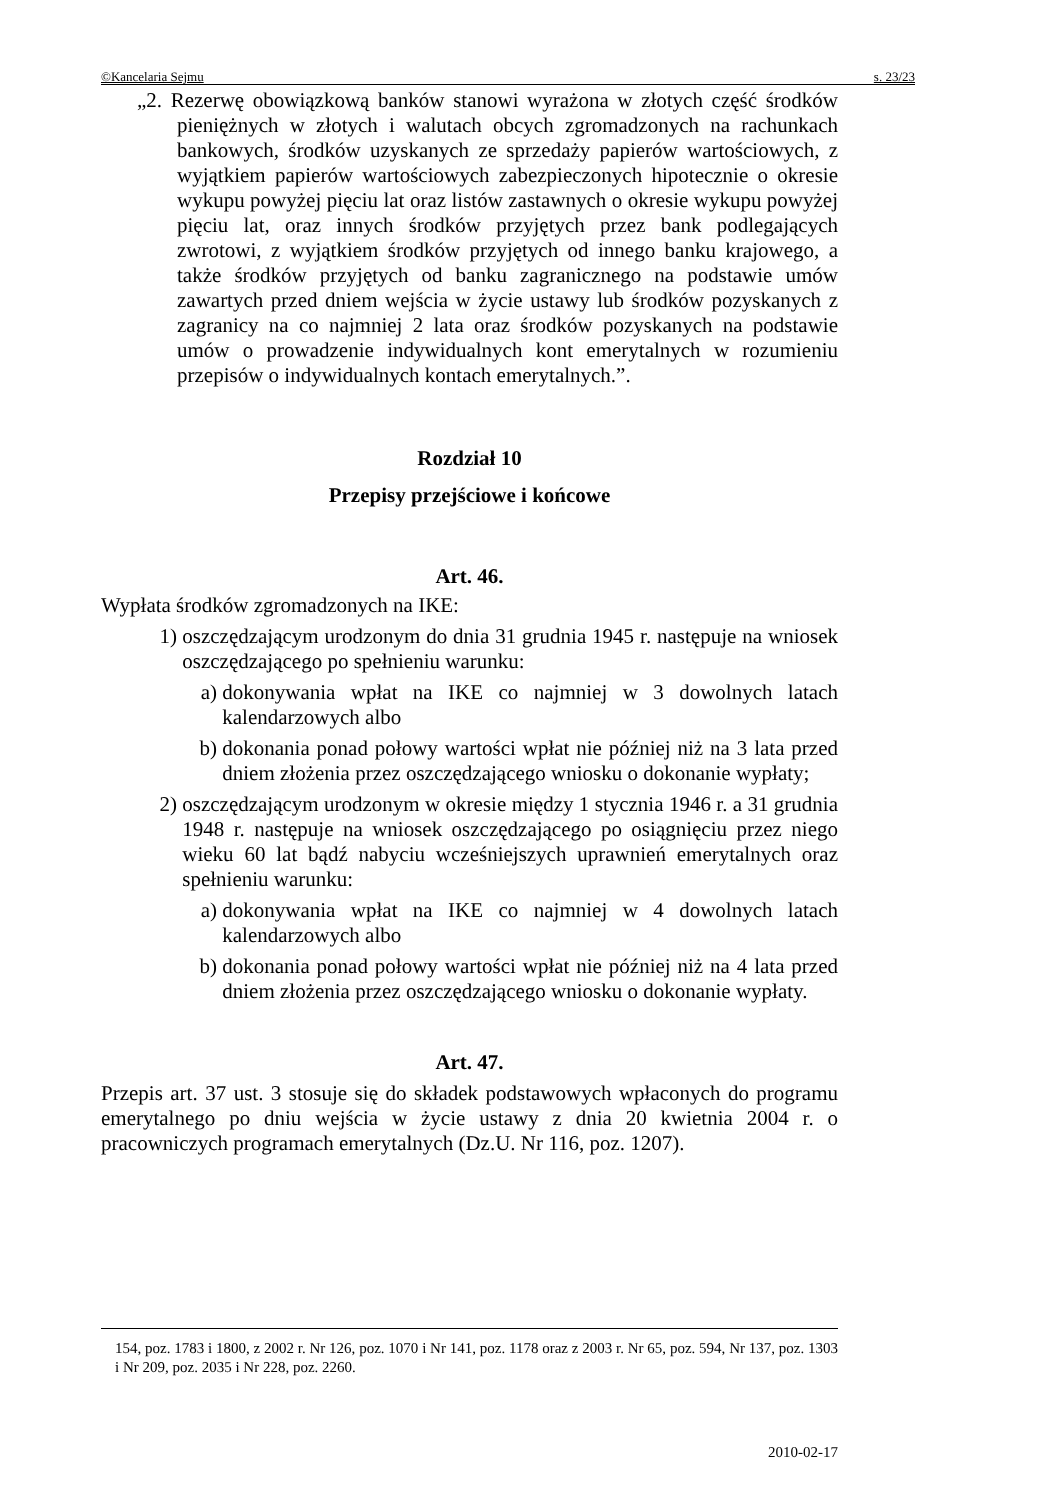©Kancelaria Sejmu s. 23/23
„2. Rezerwę obowiązkową banków stanowi wyrażona w złotych część środków pieniężnych w złotych i walutach obcych zgromadzonych na rachunkach bankowych, środków uzyskanych ze sprzedaży papierów wartościowych, z wyjątkiem papierów wartościowych zabezpieczonych hipotecznie o okresie wykupu powyżej pięciu lat oraz listów zastawnych o okresie wykupu powyżej pięciu lat, oraz innych środków przyjętych przez bank podlegających zwrotowi, z wyjątkiem środków przyjętych od innego banku krajowego, a także środków przyjętych od banku zagranicznego na podstawie umów zawartych przed dniem wejścia w życie ustawy lub środków pozyskanych z zagranicy na co najmniej 2 lata oraz środków pozyskanych na podstawie umów o prowadzenie indywidualnych kont emerytalnych w rozumieniu przepisów o indywidualnych kontach emerytalnych.”.
Rozdział 10
Przepisy przejściowe i końcowe
Art. 46.
Wypłata środków zgromadzonych na IKE:
1) oszczędzającym urodzonym do dnia 31 grudnia 1945 r. następuje na wniosek oszczędzającego po spełnieniu warunku:
a) dokonywania wpłat na IKE co najmniej w 3 dowolnych latach kalendarzowych albo
b) dokonania ponad połowy wartości wpłat nie później niż na 3 lata przed dniem złożenia przez oszczędzającego wniosku o dokonanie wypłaty;
2) oszczędzającym urodzonym w okresie między 1 stycznia 1946 r. a 31 grudnia 1948 r. następuje na wniosek oszczędzającego po osiągnięciu przez niego wieku 60 lat bądź nabyciu wcześniejszych uprawnień emerytalnych oraz spełnieniu warunku:
a) dokonywania wpłat na IKE co najmniej w 4 dowolnych latach kalendarzowych albo
b) dokonania ponad połowy wartości wpłat nie później niż na 4 lata przed dniem złożenia przez oszczędzającego wniosku o dokonanie wypłaty.
Art. 47.
Przepis art. 37 ust. 3 stosuje się do składek podstawowych wpłaconych do programu emerytalnego po dniu wejścia w życie ustawy z dnia 20 kwietnia 2004 r. o pracowniczych programach emerytalnych (Dz.U. Nr 116, poz. 1207).
154, poz. 1783 i 1800, z 2002 r. Nr 126, poz. 1070 i Nr 141, poz. 1178 oraz z 2003 r. Nr 65, poz. 594, Nr 137, poz. 1303 i Nr 209, poz. 2035 i Nr 228, poz. 2260.
2010-02-17